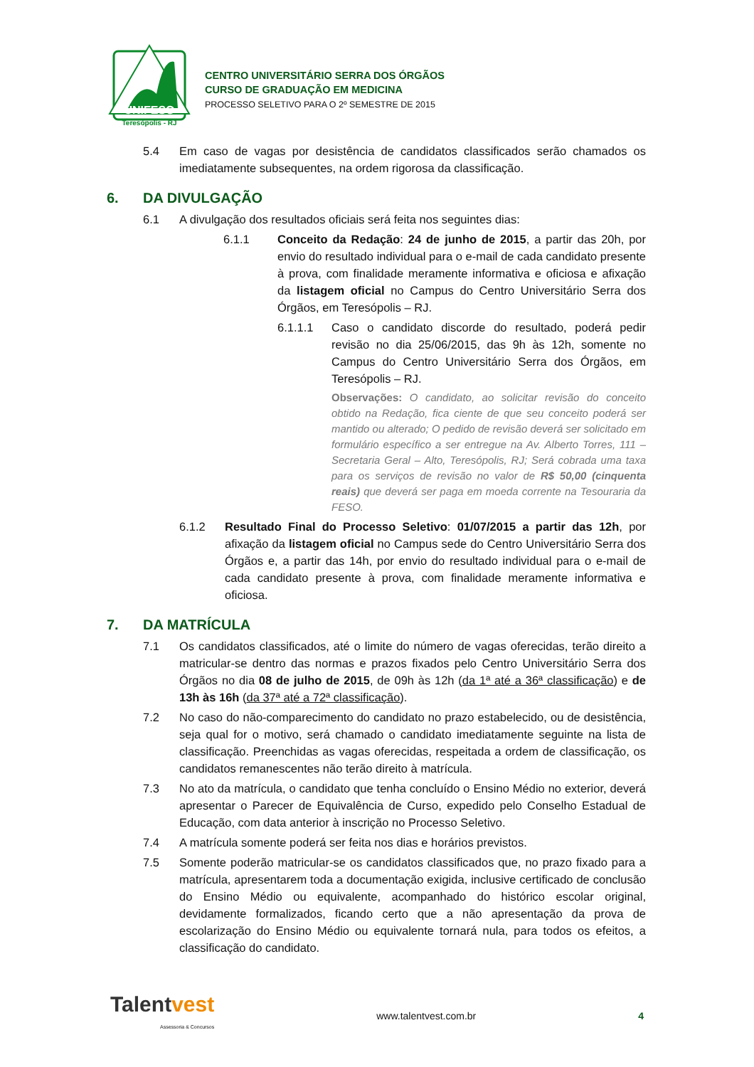UNIFESO
Teresópolis - RJ
CENTRO UNIVERSITÁRIO SERRA DOS ÓRGÃOS
CURSO DE GRADUAÇÃO EM MEDICINA
PROCESSO SELETIVO PARA O 2º SEMESTRE DE 2015
5.4 Em caso de vagas por desistência de candidatos classificados serão chamados os imediatamente subsequentes, na ordem rigorosa da classificação.
6. DA DIVULGAÇÃO
6.1 A divulgação dos resultados oficiais será feita nos seguintes dias:
6.1.1 Conceito da Redação: 24 de junho de 2015, a partir das 20h, por envio do resultado individual para o e-mail de cada candidato presente à prova, com finalidade meramente informativa e oficiosa e afixação da listagem oficial no Campus do Centro Universitário Serra dos Órgãos, em Teresópolis – RJ.
6.1.1.1 Caso o candidato discorde do resultado, poderá pedir revisão no dia 25/06/2015, das 9h às 12h, somente no Campus do Centro Universitário Serra dos Órgãos, em Teresópolis – RJ.
Observações: O candidato, ao solicitar revisão do conceito obtido na Redação, fica ciente de que seu conceito poderá ser mantido ou alterado; O pedido de revisão deverá ser solicitado em formulário específico a ser entregue na Av. Alberto Torres, 111 – Secretaria Geral – Alto, Teresópolis, RJ; Será cobrada uma taxa para os serviços de revisão no valor de R$ 50,00 (cinquenta reais) que deverá ser paga em moeda corrente na Tesouraria da FESO.
6.1.2 Resultado Final do Processo Seletivo: 01/07/2015 a partir das 12h, por afixação da listagem oficial no Campus sede do Centro Universitário Serra dos Órgãos e, a partir das 14h, por envio do resultado individual para o e-mail de cada candidato presente à prova, com finalidade meramente informativa e oficiosa.
7. DA MATRÍCULA
7.1 Os candidatos classificados, até o limite do número de vagas oferecidas, terão direito a matricular-se dentro das normas e prazos fixados pelo Centro Universitário Serra dos Órgãos no dia 08 de julho de 2015, de 09h às 12h (da 1ª até a 36ª classificação) e de 13h às 16h (da 37ª até a 72ª classificação).
7.2 No caso do não-comparecimento do candidato no prazo estabelecido, ou de desistência, seja qual for o motivo, será chamado o candidato imediatamente seguinte na lista de classificação. Preenchidas as vagas oferecidas, respeitada a ordem de classificação, os candidatos remanescentes não terão direito à matrícula.
7.3 No ato da matrícula, o candidato que tenha concluído o Ensino Médio no exterior, deverá apresentar o Parecer de Equivalência de Curso, expedido pelo Conselho Estadual de Educação, com data anterior à inscrição no Processo Seletivo.
7.4 A matrícula somente poderá ser feita nos dias e horários previstos.
7.5 Somente poderão matricular-se os candidatos classificados que, no prazo fixado para a matrícula, apresentarem toda a documentação exigida, inclusive certificado de conclusão do Ensino Médio ou equivalente, acompanhado do histórico escolar original, devidamente formalizados, ficando certo que a não apresentação da prova de escolarização do Ensino Médio ou equivalente tornará nula, para todos os efeitos, a classificação do candidato.
Talentvest
Assessoria & Concursos
www.talentvest.com.br 4